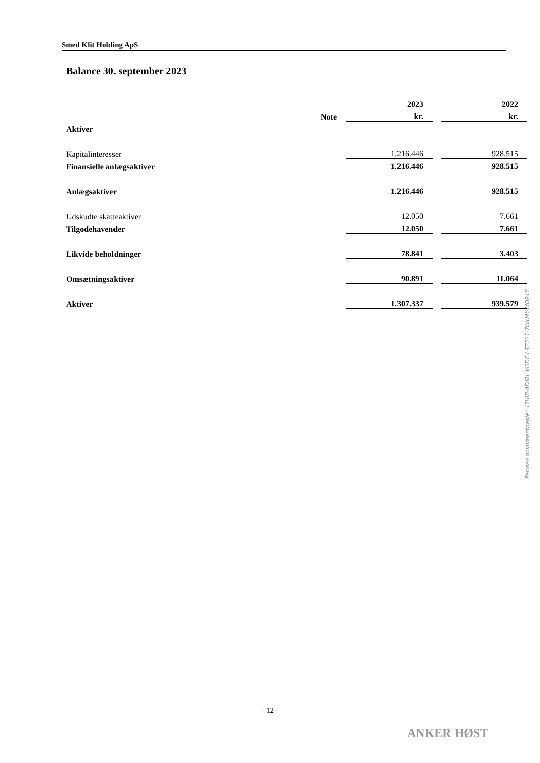Smed Klit Holding ApS
Balance 30. september 2023
| | | 2023 | | 2022 |
| --- | --- | --- | --- | --- |
| | Note | kr. | | kr. |
| Aktiver | | | | |
| Kapitalinteresser | | 1.216.446 | | 928.515 |
| Finansielle anlægsaktiver | | 1.216.446 | | 928.515 |
| Anlægsaktiver | | 1.216.446 | | 928.515 |
| Udskudte skatteaktiver | | 12.050 | | 7.661 |
| Tilgodehavender | | 12.050 | | 7.661 |
| Likvide beholdninger | | 78.841 | | 3.403 |
| Omsætningsaktiver | | 90.891 | | 11.064 |
| Aktiver | | 1.307.337 | | 939.579 |
Penneo dokumentnøgle: 47HIB-ADIBL-VODC4-TZ2Y1-7WU4Y-MDP4Y
- 12 -
ANKER HØST